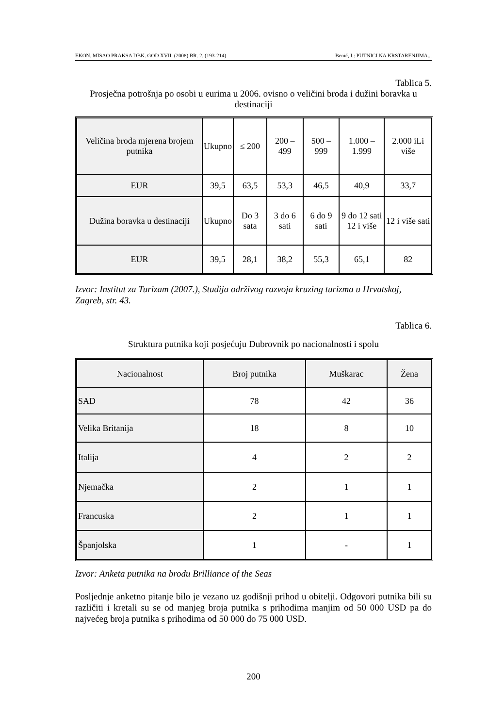EKON. MISAO PRAKSA DBK. GOD XVII. (2008) BR. 2. (193-214) Benić, I.: PUTNICI NA KRSTARENJIMA...
Tablica 5.
Prosječna potrošnja po osobi u eurima u 2006. ovisno o veličini broda i dužini boravka u destinaciji
| Veličina broda mjerena brojem putnika | Ukupno | ≤ 200 | 200 – 499 | 500 – 999 | 1.000 –1.999 | 2.000 iLi više |
| EUR | 39,5 | 63,5 | 53,3 | 46,5 | 40,9 | 33,7 |
| Dužina boravka u destinaciji | Ukupno | Do 3 sata | 3 do 6 sati | 6 do 9 sati | 9 do 12 sati 12 i više | 12 i više sati |
| EUR | 39,5 | 28,1 | 38,2 | 55,3 | 65,1 | 82 |
Izvor: Institut za Turizam (2007.), Studija održivog razvoja kruzing turizma u Hrvatskoj, Zagreb, str. 43.
Tablica 6.
Struktura putnika koji posjećuju Dubrovnik po nacionalnosti i spolu
| Nacionalnost | Broj putnika | Muškarac | Žena |
| SAD | 78 | 42 | 36 |
| Velika Britanija | 18 | 8 | 10 |
| Italija | 4 | 2 | 2 |
| Njemačka | 2 | 1 | 1 |
| Francuska | 2 | 1 | 1 |
| Španjolska | 1 | - | 1 |
Izvor: Anketa putnika na brodu Brilliance of the Seas
Posljednje anketno pitanje bilo je vezano uz godišnji prihod u obitelji. Odgovori putnika bili su različiti i kretali su se od manjeg broja putnika s prihodima manjim od 50 000 USD pa do najvećeg broja putnika s prihodima od 50 000 do 75 000 USD.
200